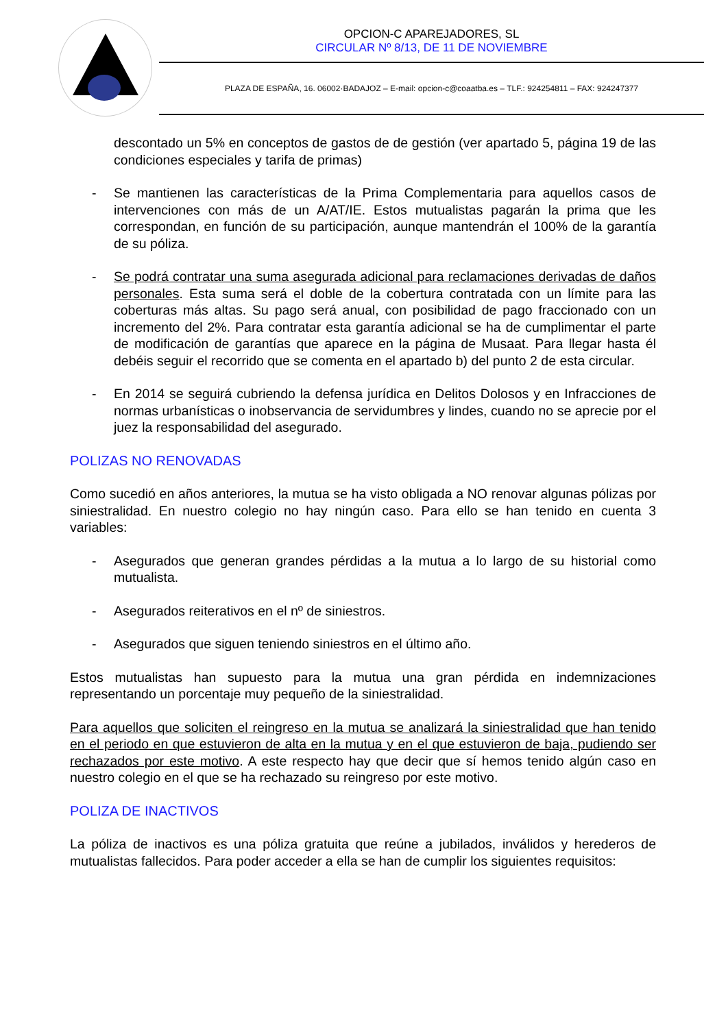OPCION-C APAREJADORES, SL
CIRCULAR Nº 8/13, DE 11 DE NOVIEMBRE
PLAZA DE ESPAÑA, 16. 06002·BADAJOZ – E-mail: opcion-c@coaatba.es – TLF.: 924254811 – FAX: 924247377
descontado un 5% en conceptos de gastos de de gestión (ver apartado 5, página 19 de las condiciones especiales y tarifa de primas)
- Se mantienen las características de la Prima Complementaria para aquellos casos de intervenciones con más de un A/AT/IE. Estos mutualistas pagarán la prima que les correspondan, en función de su participación, aunque mantendrán el 100% de la garantía de su póliza.
- Se podrá contratar una suma asegurada adicional para reclamaciones derivadas de daños personales. Esta suma será el doble de la cobertura contratada con un límite para las coberturas más altas. Su pago será anual, con posibilidad de pago fraccionado con un incremento del 2%. Para contratar esta garantía adicional se ha de cumplimentar el parte de modificación de garantías que aparece en la página de Musaat. Para llegar hasta él debéis seguir el recorrido que se comenta en el apartado b) del punto 2 de esta circular.
- En 2014 se seguirá cubriendo la defensa jurídica en Delitos Dolosos y en Infracciones de normas urbanísticas o inobservancia de servidumbres y lindes, cuando no se aprecie por el juez la responsabilidad del asegurado.
POLIZAS NO RENOVADAS
Como sucedió en años anteriores, la mutua se ha visto obligada a NO renovar algunas pólizas por siniestralidad. En nuestro colegio no hay ningún caso. Para ello se han tenido en cuenta 3 variables:
- Asegurados que generan grandes pérdidas a la mutua a lo largo de su historial como mutualista.
- Asegurados reiterativos en el nº de siniestros.
- Asegurados que siguen teniendo siniestros en el último año.
Estos mutualistas han supuesto para la mutua una gran pérdida en indemnizaciones representando un porcentaje muy pequeño de la siniestralidad.
Para aquellos que soliciten el reingreso en la mutua se analizará la siniestralidad que han tenido en el periodo en que estuvieron de alta en la mutua y en el que estuvieron de baja, pudiendo ser rechazados por este motivo. A este respecto hay que decir que sí hemos tenido algún caso en nuestro colegio en el que se ha rechazado su reingreso por este motivo.
POLIZA DE INACTIVOS
La póliza de inactivos es una póliza gratuita que reúne a jubilados, inválidos y herederos de mutualistas fallecidos. Para poder acceder a ella se han de cumplir los siguientes requisitos: